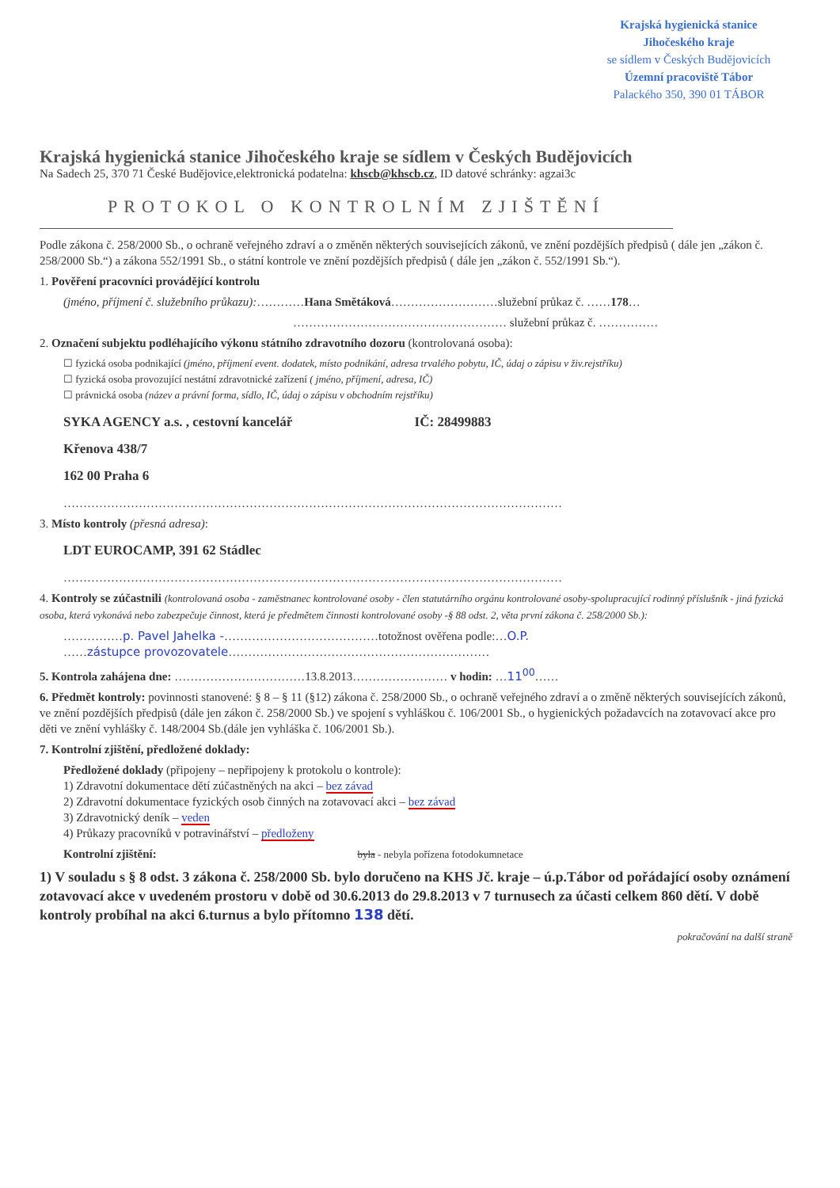Krajská hygienická stanice
Jihočeského kraje
se sídlem v Českých Budějovicích
Územní pracoviště Tábor
Palackého 350, 390 01 TÁBOR
Krajská hygienická stanice Jihočeského kraje se sídlem v Českých Budějovicích
Na Sadech 25, 370 71 České Budějovice,elektronická podatelna: khscb@khscb.cz, ID datové schránky: agzai3c
PROTOKOL O KONTROLNÍM ZJIŠTĚNÍ
Podle zákona č. 258/2000 Sb., o ochraně veřejného zdraví a o změněn některých souvisejících zákonů, ve znění pozdějších předpisů ( dále jen „zákon č. 258/2000 Sb.“) a zákona 552/1991 Sb., o státní kontrole ve znění pozdějších předpisů ( dále jen „zákon č. 552/1991 Sb.“).
1. Pověření pracovníci provádějící kontrolu
(jméno, příjmení č. služebního průkazu):…………Hana Smětáková………………………služební průkaz č. ……178…
……………………………………………… služební průkaz č. ……………
2. Označení subjektu podléhajícího výkonu státního zdravotního dozoru (kontrolovaná osoba):
☐ fyzická osoba podnikající (jméno, příjmení event. dodatek, místo podnikání, adresa trvalého pobytu, IČ, údaj o zápisu v živ.rejstříku)
☐ fyzická osoba provozující nestátní zdravotnické zařízení ( jméno, příjmení, adresa, IČ)
☐ právnická osoba (název a právní forma, sídlo, IČ, údaj o zápisu v obchodním rejstříku)
SYKA AGENCY a.s. , cestovní kancelář IČ: 28499883
Křenova 438/7
162 00 Praha 6
………………………………………………………………………………………………………………
3. Místo kontroly (přesná adresa):
LDT EUROCAMP, 391 62 Stádlec
………………………………………………………………………………………………………………
4. Kontroly se zúčastnili (kontrolovaná osoba - zaměstnanec kontrolované osoby - člen statutárního orgánu kontrolované osoby-spolupracující rodinný příslušník - jiná fyzická osoba, která vykonává nebo zabezpečuje činnost, která je předmětem činnosti kontrolované osoby -§ 88 odst. 2, věta první zákona č. 258/2000 Sb.):
……………p. Pavel Jahelka -…………………………………totožnost ověřena podle:…O.P.
……zástupce provozovatele…………………………………………………………
5. Kontrola zahájena dne: ……………………………13.8.2013…………………… v hodin: …11<sup>00</sup>……
6. Předmět kontroly: povinnosti stanovené: § 8 – § 11 (§12) zákona č. 258/2000 Sb., o ochraně veřejného zdraví a o změně některých souvisejících zákonů, ve znění pozdějších předpisů (dále jen zákon č. 258/2000 Sb.) ve spojení s vyhláškou č. 106/2001 Sb., o hygienických požadavcích na zotavovací akce pro děti ve znění vyhlášky č. 148/2004 Sb.(dále jen vyhláška č. 106/2001 Sb.).
7. Kontrolní zjištění, předložené doklady:
Předložené doklady (připojeny – nepřipojeny k protokolu o kontrole):
1) Zdravotní dokumentace dětí zúčastněných na akci – bez závad
2) Zdravotní dokumentace fyzických osob činných na zotavovací akci – bez závad
3) Zdravotnický deník – veden
4) Průkazy pracovníků v potravinářství – předloženy
Kontrolní zjištění: byla - nebyla pořízena fotodokumnetace
1) V souladu s § 8 odst. 3 zákona č. 258/2000 Sb. bylo doručeno na KHS Jč. kraje – ú.p.Tábor od pořádající osoby oznámení zotavovací akce v uvedeném prostoru v době od 30.6.2013 do 29.8.2013 v 7 turnusech za účasti celkem 860 dětí. V době kontroly probíhal na akci 6.turnus a bylo přítomno 138 dětí.
pokračování na další straně